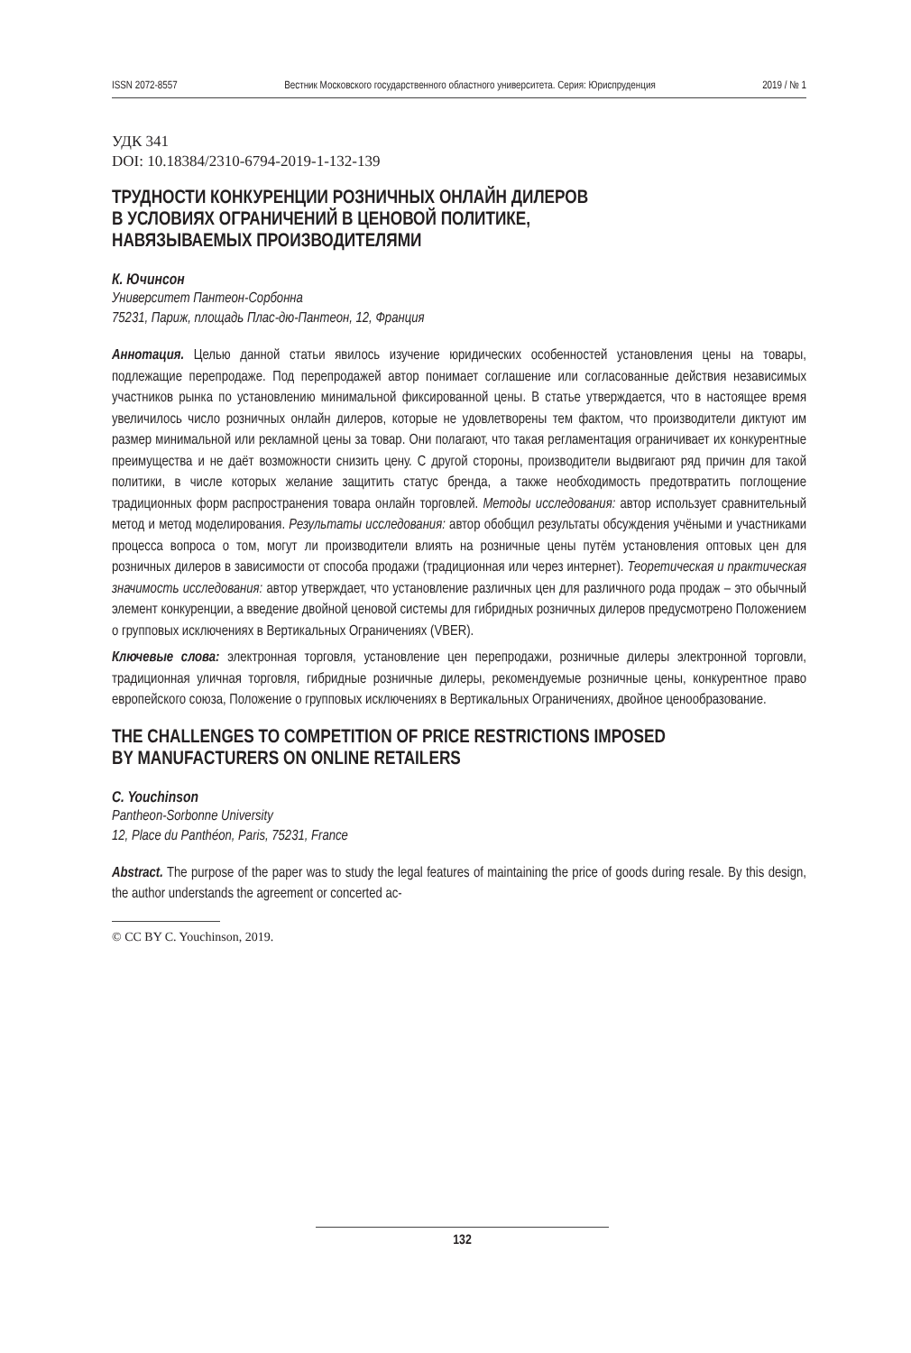ISSN 2072-8557 Вестник Московского государственного областного университета. Серия: Юриспруденция 2019 / № 1
УДК 341
DOI: 10.18384/2310-6794-2019-1-132-139
ТРУДНОСТИ КОНКУРЕНЦИИ РОЗНИЧНЫХ ОНЛАЙН ДИЛЕРОВ
В УСЛОВИЯХ ОГРАНИЧЕНИЙ В ЦЕНОВОЙ ПОЛИТИКЕ,
НАВЯЗЫВАЕМЫХ ПРОИЗВОДИТЕЛЯМИ
К. Ючинсон
Университет Пантеон-Сорбонна
75231, Париж, площадь Плас-дю-Пантеон, 12, Франция
Аннотация. Целью данной статьи явилось изучение юридических особенностей установления цены на товары, подлежащие перепродаже. Под перепродажей автор понимает соглашение или согласованные действия независимых участников рынка по установлению минимальной фиксированной цены. В статье утверждается, что в настоящее время увеличилось число розничных онлайн дилеров, которые не удовлетворены тем фактом, что производители диктуют им размер минимальной или рекламной цены за товар. Они полагают, что такая регламентация ограничивает их конкурентные преимущества и не даёт возможности снизить цену. С другой стороны, производители выдвигают ряд причин для такой политики, в числе которых желание защитить статус бренда, а также необходимость предотвратить поглощение традиционных форм распространения товара онлайн торговлей. Методы исследования: автор использует сравнительный метод и метод моделирования. Результаты исследования: автор обобщил результаты обсуждения учёными и участниками процесса вопроса о том, могут ли производители влиять на розничные цены путём установления оптовых цен для розничных дилеров в зависимости от способа продажи (традиционная или через интернет). Теоретическая и практическая значимость исследования: автор утверждает, что установление различных цен для различного рода продаж – это обычный элемент конкуренции, а введение двойной ценовой системы для гибридных розничных дилеров предусмотрено Положением о групповых исключениях в Вертикальных Ограничениях (VBER).
Ключевые слова: электронная торговля, установление цен перепродажи, розничные дилеры электронной торговли, традиционная уличная торговля, гибридные розничные дилеры, рекомендуемые розничные цены, конкурентное право европейского союза, Положение о групповых исключениях в Вертикальных Ограничениях, двойное ценообразование.
THE CHALLENGES TO COMPETITION OF PRICE RESTRICTIONS IMPOSED
BY MANUFACTURERS ON ONLINE RETAILERS
C. Youchinson
Pantheon-Sorbonne University
12, Place du Panthéon, Paris, 75231, France
Abstract. The purpose of the paper was to study the legal features of maintaining the price of goods during resale. By this design, the author understands the agreement or concerted ac-
© CC BY C. Youchinson, 2019.
132